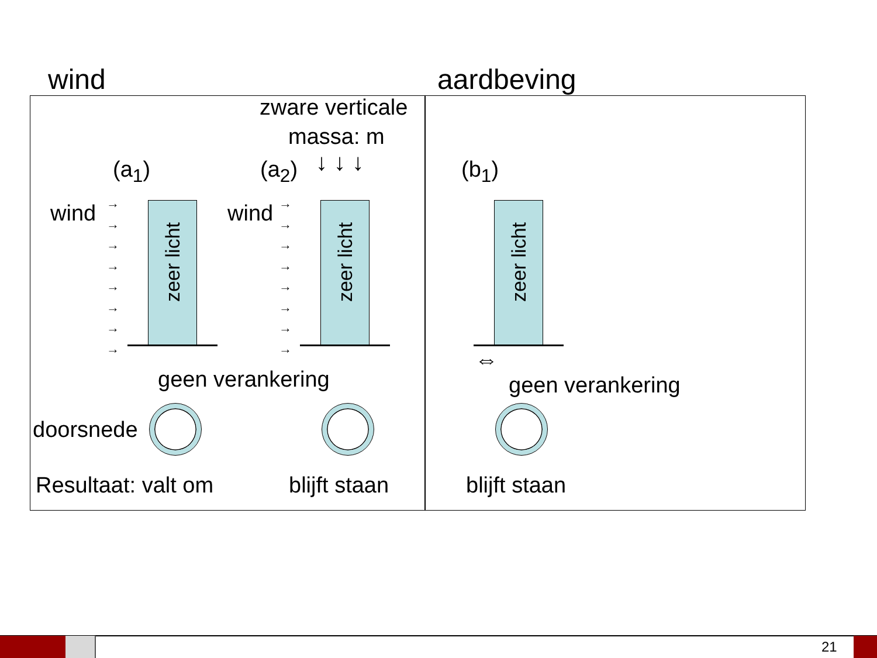wind aardbeving
zware verticale
massa: m
(a<sub>1</sub>) (a<sub>2</sub>) ↓ ↓ ↓ (b<sub>1</sub>)
wind wind
→
→
→
→
→
→
→
→
→
→
→
→
→
→
→
→
zeer licht
zeer licht
zeer licht
⇔
geen verankering geen verankering
doorsnede
Resultaat: valt om blijft staan blijft staan
21